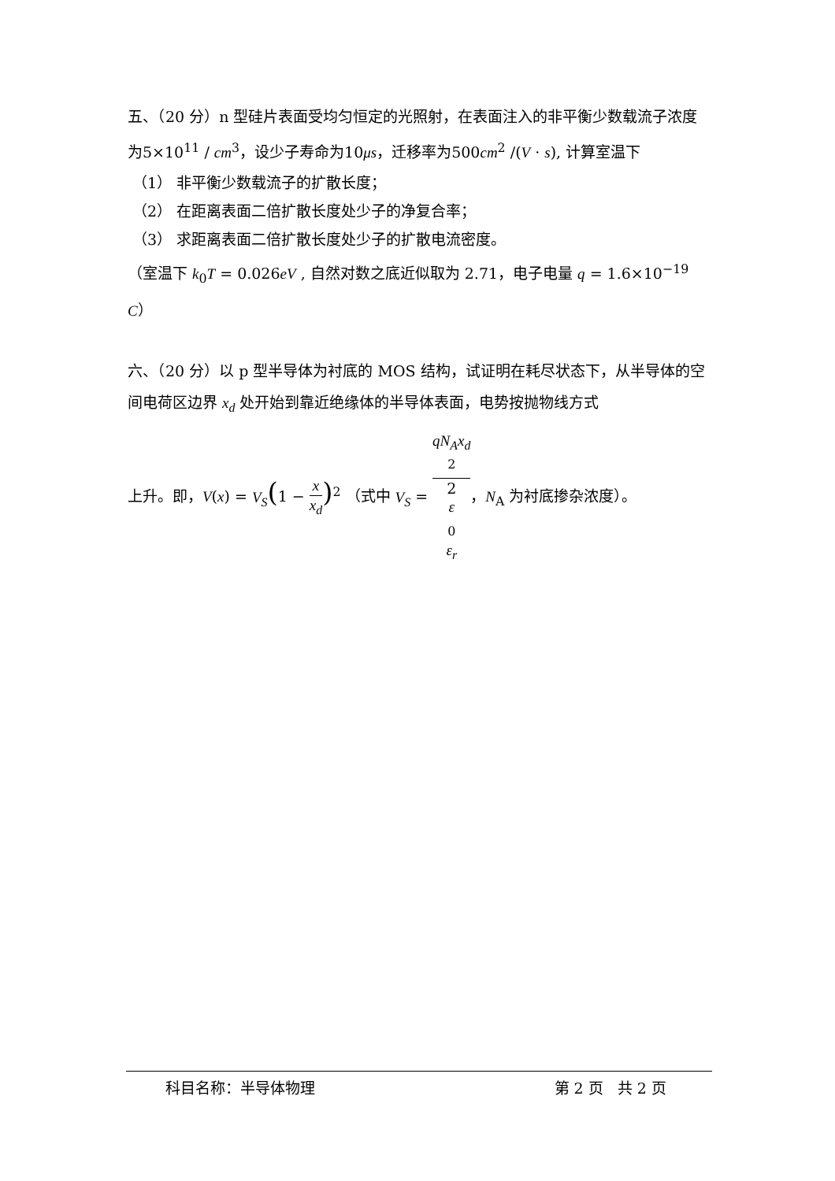五、（20 分）n 型硅片表面受均匀恒定的光照射，在表面注入的非平衡少数载流子浓度为5×10<sup>11</sup> / cm<sup>3</sup>，设少子寿命为10μs，迁移率为500cm<sup>2</sup> /(V · s), 计算室温下
（1） 非平衡少数载流子的扩散长度；
（2） 在距离表面二倍扩散长度处少子的净复合率；
（3） 求距离表面二倍扩散长度处少子的扩散电流密度。
（室温下 k<sub>0</sub>T = 0.026eV , 自然对数之底近似取为 2.71，电子电量 q = 1.6×10<sup>−19</sup> C）
六、（20 分）以 p 型半导体为衬底的 MOS 结构，试证明在耗尽状态下，从半导体的空间电荷区边界 x<sub>d</sub> 处开始到靠近绝缘体的半导体表面，电势按抛物线方式
上升。即，V(x) = V<sub>S</sub>(1 − x x<sub>d</sub>)<sup>2</sup> （式中 V<sub>S</sub> = qN<sub>A</sub>x<sub>d</sub>
<sup>2</sup> 2
ε
<sub>0</sub>
ε<sub>r</sub>，N<sub>A</sub> 为衬底掺杂浓度）。
科目名称：半导体物理 第 2 页 共 2 页